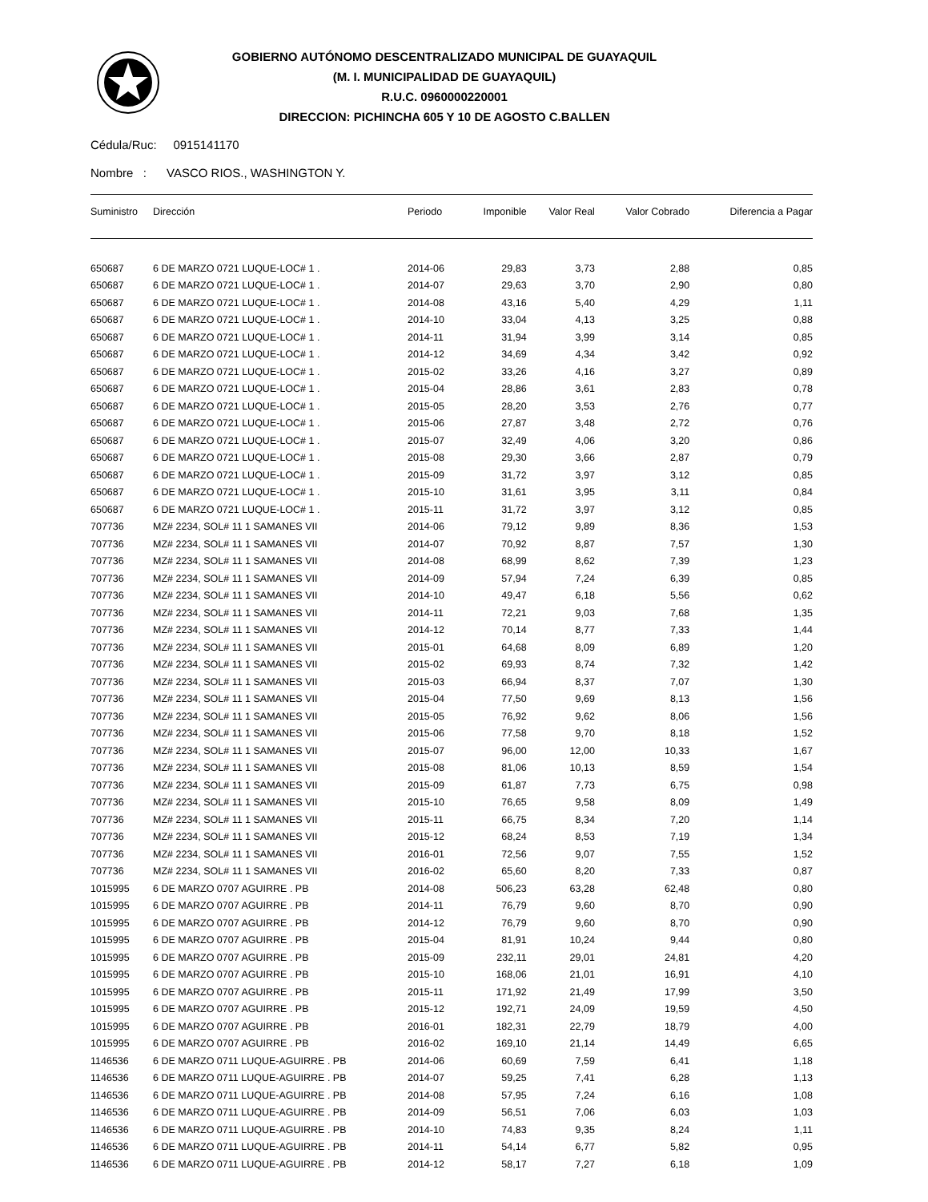GOBIERNO AUTÓNOMO DESCENTRALIZADO MUNICIPAL DE GUAYAQUIL
(M. I. MUNICIPALIDAD DE GUAYAQUIL)
R.U.C. 0960000220001
DIRECCION: PICHINCHA 605 Y 10 DE AGOSTO C.BALLEN
Cédula/Ruc: 0915141170
Nombre : VASCO RIOS., WASHINGTON Y.
| Suministro | Dirección | Periodo | Imponible | Valor Real | Valor Cobrado | Diferencia a Pagar |
| --- | --- | --- | --- | --- | --- | --- |
| 650687 | 6 DE MARZO 0721 LUQUE-LOC# 1 . | 2014-06 | 29,83 | 3,73 | 2,88 | 0,85 |
| 650687 | 6 DE MARZO 0721 LUQUE-LOC# 1 . | 2014-07 | 29,63 | 3,70 | 2,90 | 0,80 |
| 650687 | 6 DE MARZO 0721 LUQUE-LOC# 1 . | 2014-08 | 43,16 | 5,40 | 4,29 | 1,11 |
| 650687 | 6 DE MARZO 0721 LUQUE-LOC# 1 . | 2014-10 | 33,04 | 4,13 | 3,25 | 0,88 |
| 650687 | 6 DE MARZO 0721 LUQUE-LOC# 1 . | 2014-11 | 31,94 | 3,99 | 3,14 | 0,85 |
| 650687 | 6 DE MARZO 0721 LUQUE-LOC# 1 . | 2014-12 | 34,69 | 4,34 | 3,42 | 0,92 |
| 650687 | 6 DE MARZO 0721 LUQUE-LOC# 1 . | 2015-02 | 33,26 | 4,16 | 3,27 | 0,89 |
| 650687 | 6 DE MARZO 0721 LUQUE-LOC# 1 . | 2015-04 | 28,86 | 3,61 | 2,83 | 0,78 |
| 650687 | 6 DE MARZO 0721 LUQUE-LOC# 1 . | 2015-05 | 28,20 | 3,53 | 2,76 | 0,77 |
| 650687 | 6 DE MARZO 0721 LUQUE-LOC# 1 . | 2015-06 | 27,87 | 3,48 | 2,72 | 0,76 |
| 650687 | 6 DE MARZO 0721 LUQUE-LOC# 1 . | 2015-07 | 32,49 | 4,06 | 3,20 | 0,86 |
| 650687 | 6 DE MARZO 0721 LUQUE-LOC# 1 . | 2015-08 | 29,30 | 3,66 | 2,87 | 0,79 |
| 650687 | 6 DE MARZO 0721 LUQUE-LOC# 1 . | 2015-09 | 31,72 | 3,97 | 3,12 | 0,85 |
| 650687 | 6 DE MARZO 0721 LUQUE-LOC# 1 . | 2015-10 | 31,61 | 3,95 | 3,11 | 0,84 |
| 650687 | 6 DE MARZO 0721 LUQUE-LOC# 1 . | 2015-11 | 31,72 | 3,97 | 3,12 | 0,85 |
| 707736 | MZ# 2234, SOL# 11 1 SAMANES VII | 2014-06 | 79,12 | 9,89 | 8,36 | 1,53 |
| 707736 | MZ# 2234, SOL# 11 1 SAMANES VII | 2014-07 | 70,92 | 8,87 | 7,57 | 1,30 |
| 707736 | MZ# 2234, SOL# 11 1 SAMANES VII | 2014-08 | 68,99 | 8,62 | 7,39 | 1,23 |
| 707736 | MZ# 2234, SOL# 11 1 SAMANES VII | 2014-09 | 57,94 | 7,24 | 6,39 | 0,85 |
| 707736 | MZ# 2234, SOL# 11 1 SAMANES VII | 2014-10 | 49,47 | 6,18 | 5,56 | 0,62 |
| 707736 | MZ# 2234, SOL# 11 1 SAMANES VII | 2014-11 | 72,21 | 9,03 | 7,68 | 1,35 |
| 707736 | MZ# 2234, SOL# 11 1 SAMANES VII | 2014-12 | 70,14 | 8,77 | 7,33 | 1,44 |
| 707736 | MZ# 2234, SOL# 11 1 SAMANES VII | 2015-01 | 64,68 | 8,09 | 6,89 | 1,20 |
| 707736 | MZ# 2234, SOL# 11 1 SAMANES VII | 2015-02 | 69,93 | 8,74 | 7,32 | 1,42 |
| 707736 | MZ# 2234, SOL# 11 1 SAMANES VII | 2015-03 | 66,94 | 8,37 | 7,07 | 1,30 |
| 707736 | MZ# 2234, SOL# 11 1 SAMANES VII | 2015-04 | 77,50 | 9,69 | 8,13 | 1,56 |
| 707736 | MZ# 2234, SOL# 11 1 SAMANES VII | 2015-05 | 76,92 | 9,62 | 8,06 | 1,56 |
| 707736 | MZ# 2234, SOL# 11 1 SAMANES VII | 2015-06 | 77,58 | 9,70 | 8,18 | 1,52 |
| 707736 | MZ# 2234, SOL# 11 1 SAMANES VII | 2015-07 | 96,00 | 12,00 | 10,33 | 1,67 |
| 707736 | MZ# 2234, SOL# 11 1 SAMANES VII | 2015-08 | 81,06 | 10,13 | 8,59 | 1,54 |
| 707736 | MZ# 2234, SOL# 11 1 SAMANES VII | 2015-09 | 61,87 | 7,73 | 6,75 | 0,98 |
| 707736 | MZ# 2234, SOL# 11 1 SAMANES VII | 2015-10 | 76,65 | 9,58 | 8,09 | 1,49 |
| 707736 | MZ# 2234, SOL# 11 1 SAMANES VII | 2015-11 | 66,75 | 8,34 | 7,20 | 1,14 |
| 707736 | MZ# 2234, SOL# 11 1 SAMANES VII | 2015-12 | 68,24 | 8,53 | 7,19 | 1,34 |
| 707736 | MZ# 2234, SOL# 11 1 SAMANES VII | 2016-01 | 72,56 | 9,07 | 7,55 | 1,52 |
| 707736 | MZ# 2234, SOL# 11 1 SAMANES VII | 2016-02 | 65,60 | 8,20 | 7,33 | 0,87 |
| 1015995 | 6 DE MARZO 0707 AGUIRRE . PB | 2014-08 | 506,23 | 63,28 | 62,48 | 0,80 |
| 1015995 | 6 DE MARZO 0707 AGUIRRE . PB | 2014-11 | 76,79 | 9,60 | 8,70 | 0,90 |
| 1015995 | 6 DE MARZO 0707 AGUIRRE . PB | 2014-12 | 76,79 | 9,60 | 8,70 | 0,90 |
| 1015995 | 6 DE MARZO 0707 AGUIRRE . PB | 2015-04 | 81,91 | 10,24 | 9,44 | 0,80 |
| 1015995 | 6 DE MARZO 0707 AGUIRRE . PB | 2015-09 | 232,11 | 29,01 | 24,81 | 4,20 |
| 1015995 | 6 DE MARZO 0707 AGUIRRE . PB | 2015-10 | 168,06 | 21,01 | 16,91 | 4,10 |
| 1015995 | 6 DE MARZO 0707 AGUIRRE . PB | 2015-11 | 171,92 | 21,49 | 17,99 | 3,50 |
| 1015995 | 6 DE MARZO 0707 AGUIRRE . PB | 2015-12 | 192,71 | 24,09 | 19,59 | 4,50 |
| 1015995 | 6 DE MARZO 0707 AGUIRRE . PB | 2016-01 | 182,31 | 22,79 | 18,79 | 4,00 |
| 1015995 | 6 DE MARZO 0707 AGUIRRE . PB | 2016-02 | 169,10 | 21,14 | 14,49 | 6,65 |
| 1146536 | 6 DE MARZO 0711 LUQUE-AGUIRRE . PB | 2014-06 | 60,69 | 7,59 | 6,41 | 1,18 |
| 1146536 | 6 DE MARZO 0711 LUQUE-AGUIRRE . PB | 2014-07 | 59,25 | 7,41 | 6,28 | 1,13 |
| 1146536 | 6 DE MARZO 0711 LUQUE-AGUIRRE . PB | 2014-08 | 57,95 | 7,24 | 6,16 | 1,08 |
| 1146536 | 6 DE MARZO 0711 LUQUE-AGUIRRE . PB | 2014-09 | 56,51 | 7,06 | 6,03 | 1,03 |
| 1146536 | 6 DE MARZO 0711 LUQUE-AGUIRRE . PB | 2014-10 | 74,83 | 9,35 | 8,24 | 1,11 |
| 1146536 | 6 DE MARZO 0711 LUQUE-AGUIRRE . PB | 2014-11 | 54,14 | 6,77 | 5,82 | 0,95 |
| 1146536 | 6 DE MARZO 0711 LUQUE-AGUIRRE . PB | 2014-12 | 58,17 | 7,27 | 6,18 | 1,09 |